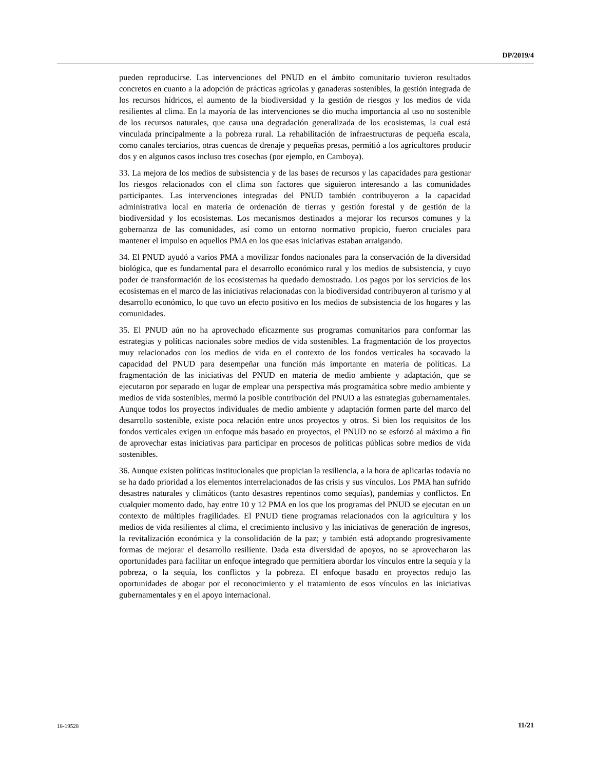DP/2019/4
pueden reproducirse. Las intervenciones del PNUD en el ámbito comunitario tuvieron resultados concretos en cuanto a la adopción de prácticas agrícolas y ganaderas sostenibles, la gestión integrada de los recursos hídricos, el aumento de la biodiversidad y la gestión de riesgos y los medios de vida resilientes al clima. En la mayoría de las intervenciones se dio mucha importancia al uso no sostenible de los recursos naturales, que causa una degradación generalizada de los ecosistemas, la cual está vinculada principalmente a la pobreza rural. La rehabilitación de infraestructuras de pequeña escala, como canales terciarios, otras cuencas de drenaje y pequeñas presas, permitió a los agricultores producir dos y en algunos casos incluso tres cosechas (por ejemplo, en Camboya).
33. La mejora de los medios de subsistencia y de las bases de recursos y las capacidades para gestionar los riesgos relacionados con el clima son factores que siguieron interesando a las comunidades participantes. Las intervenciones integradas del PNUD también contribuyeron a la capacidad administrativa local en materia de ordenación de tierras y gestión forestal y de gestión de la biodiversidad y los ecosistemas. Los mecanismos destinados a mejorar los recursos comunes y la gobernanza de las comunidades, así como un entorno normativo propicio, fueron cruciales para mantener el impulso en aquellos PMA en los que esas iniciativas estaban arraigando.
34. El PNUD ayudó a varios PMA a movilizar fondos nacionales para la conservación de la diversidad biológica, que es fundamental para el desarrollo económico rural y los medios de subsistencia, y cuyo poder de transformación de los ecosistemas ha quedado demostrado. Los pagos por los servicios de los ecosistemas en el marco de las iniciativas relacionadas con la biodiversidad contribuyeron al turismo y al desarrollo económico, lo que tuvo un efecto positivo en los medios de subsistencia de los hogares y las comunidades.
35. El PNUD aún no ha aprovechado eficazmente sus programas comunitarios para conformar las estrategias y políticas nacionales sobre medios de vida sostenibles. La fragmentación de los proyectos muy relacionados con los medios de vida en el contexto de los fondos verticales ha socavado la capacidad del PNUD para desempeñar una función más importante en materia de políticas. La fragmentación de las iniciativas del PNUD en materia de medio ambiente y adaptación, que se ejecutaron por separado en lugar de emplear una perspectiva más programática sobre medio ambiente y medios de vida sostenibles, mermó la posible contribución del PNUD a las estrategias gubernamentales. Aunque todos los proyectos individuales de medio ambiente y adaptación formen parte del marco del desarrollo sostenible, existe poca relación entre unos proyectos y otros. Si bien los requisitos de los fondos verticales exigen un enfoque más basado en proyectos, el PNUD no se esforzó al máximo a fin de aprovechar estas iniciativas para participar en procesos de políticas públicas sobre medios de vida sostenibles.
36. Aunque existen políticas institucionales que propician la resiliencia, a la hora de aplicarlas todavía no se ha dado prioridad a los elementos interrelacionados de las crisis y sus vínculos. Los PMA han sufrido desastres naturales y climáticos (tanto desastres repentinos como sequías), pandemias y conflictos. En cualquier momento dado, hay entre 10 y 12 PMA en los que los programas del PNUD se ejecutan en un contexto de múltiples fragilidades. El PNUD tiene programas relacionados con la agricultura y los medios de vida resilientes al clima, el crecimiento inclusivo y las iniciativas de generación de ingresos, la revitalización económica y la consolidación de la paz; y también está adoptando progresivamente formas de mejorar el desarrollo resiliente. Dada esta diversidad de apoyos, no se aprovecharon las oportunidades para facilitar un enfoque integrado que permitiera abordar los vínculos entre la sequía y la pobreza, o la sequía, los conflictos y la pobreza. El enfoque basado en proyectos redujo las oportunidades de abogar por el reconocimiento y el tratamiento de esos vínculos en las iniciativas gubernamentales y en el apoyo internacional.
18-19528 11/21